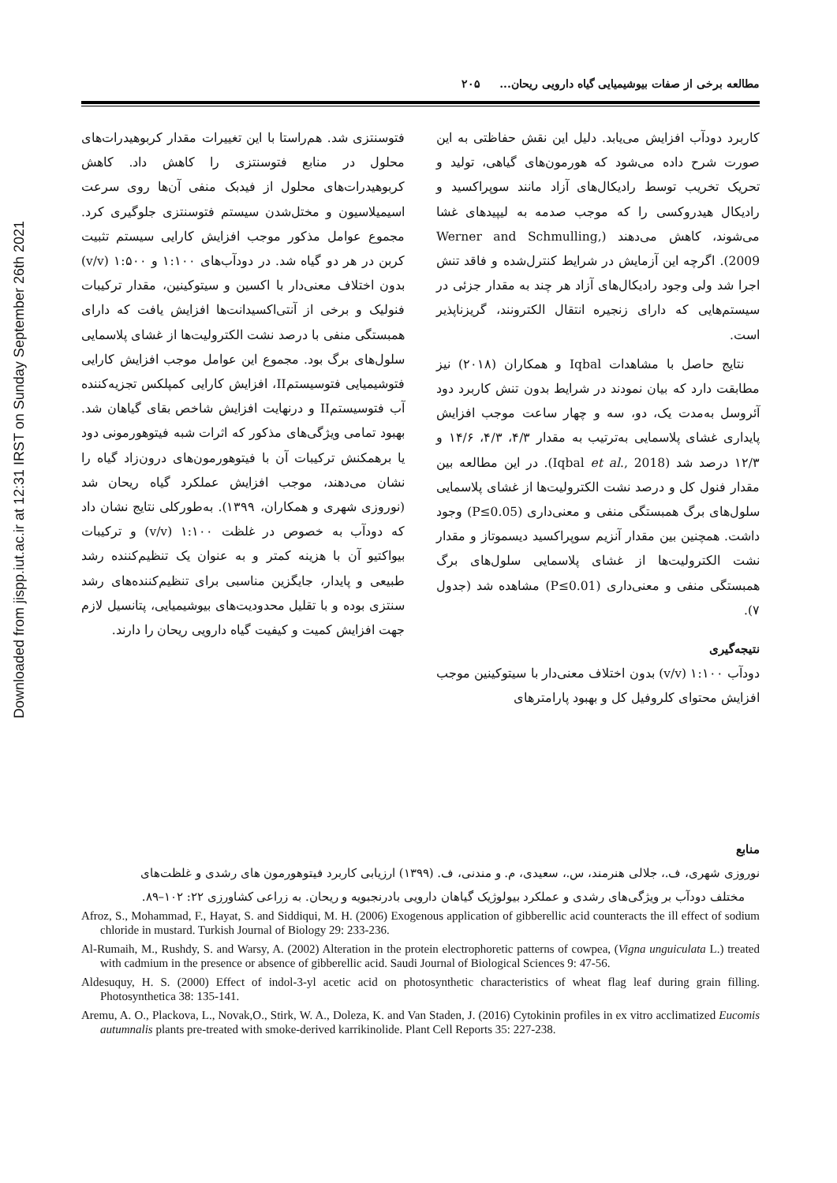Downloaded from jispp.iut.ac.ir at 12:31 IRST on Sunday September 26th 2021
مطالعه برخی از صفات بیوشیمیایی گیاه دارویی ریحان... ۲۰۵
کاربرد دودآب افزایش می‌یابد. دلیل این نقش حفاظتی به این صورت شرح داده می‌شود که هورمون‌های گیاهی، تولید و تحریک تخریب توسط رادیکال‌های آزاد مانند سوپراکسید و رادیکال هیدروکسی را که موجب صدمه به لیپیدهای غشا می‌شوند، کاهش می‌دهند (Werner and Schmulling, 2009). اگرچه این آزمایش در شرایط کنترل‌شده و فاقد تنش اجرا شد ولی وجود رادیکال‌های آزاد هر چند به مقدار جزئی در سیستم‌هایی که دارای زنجیره انتقال الکترونند، گریزناپذیر است.
نتایج حاصل با مشاهدات Iqbal و همکاران (۲۰۱۸) نیز مطابقت دارد که بیان نمودند در شرایط بدون تنش کاربرد دود آئروسل به‌مدت یک، دو، سه و چهار ساعت موجب افزایش پایداری غشای پلاسمایی به‌ترتیب به مقدار ۴/۳، ۴/۳، ۱۴/۶ و ۱۲/۳ درصد شد (Iqbal et al., 2018). در این مطالعه بین مقدار فنول کل و درصد نشت الکترولیت‌ها از غشای پلاسمایی سلول‌های برگ همبستگی منفی و معنی‌داری (P≤0.05) وجود داشت. همچنین بین مقدار آنزیم سوپراکسید دیسموتاز و مقدار نشت الکترولیت‌ها از غشای پلاسمایی سلول‌های برگ همبستگی منفی و معنی‌داری (P≤0.01) مشاهده شد (جدول ۷).
نتیجه‌گیری
دودآب ۱:۱۰۰ (v/v) بدون اختلاف معنی‌دار با سیتوکینین موجب افزایش محتوای کلروفیل کل و بهبود پارامترهای
فتوسنتزی شد. هم‌راستا با این تغییرات مقدار کربوهیدرات‌های محلول در منابع فتوسنتزی را کاهش داد. کاهش کربوهیدرات‌های محلول از فیدبک منفی آن‌ها روی سرعت اسیمیلاسیون و مختل‌شدن سیستم فتوسنتزی جلوگیری کرد. مجموع عوامل مذکور موجب افزایش کارایی سیستم تثبیت کربن در هر دو گیاه شد. در دودآب‌های ۱:۱۰۰ و ۱:۵۰۰ (v/v) بدون اختلاف معنی‌دار با اکسین و سیتوکینین، مقدار ترکیبات فنولیک و برخی از آنتی‌اکسیدانت‌ها افزایش یافت که دارای همبستگی منفی با درصد نشت الکترولیت‌ها از غشای پلاسمایی سلول‌های برگ بود. مجموع این عوامل موجب افزایش کارایی فتوشیمیایی فتوسیستمII، افزایش کارایی کمپلکس تجزیه‌کننده آب فتوسیستمII و درنهایت افزایش شاخص بقای گیاهان شد. بهبود تمامی ویژگی‌های مذکور که اثرات شبه فیتوهورمونی دود یا برهمکنش ترکیبات آن با فیتوهورمون‌های درون‌زاد گیاه را نشان می‌دهند، موجب افزایش عملکرد گیاه ریحان شد (نوروزی شهری و همکاران، ۱۳۹۹). به‌طورکلی نتایج نشان داد که دودآب به خصوص در غلظت ۱:۱۰۰ (v/v) و ترکیبات بیواکتیو آن با هزینه کمتر و به عنوان یک تنظیم‌کننده رشد طبیعی و پایدار، جایگزین مناسبی برای تنظیم‌کننده‌های رشد سنتزی بوده و با تقلیل محدودیت‌های بیوشیمیایی، پتانسیل لازم جهت افزایش کمیت و کیفیت گیاه دارویی ریحان را دارند.
منابع
نوروزی شهری، ف.، جلالی هنرمند، س.، سعیدی، م. و مندنی، ف. (۱۳۹۹) ارزیابی کاربرد فیتوهورمون های رشدی و غلظت‌های
مختلف دودآب بر ویژگی‌های رشدی و عملکرد بیولوژیک گیاهان دارویی بادرنجبویه و ریحان. به زراعی کشاورزی ۲۲: ۱۰۲–۸۹.
Afroz, S., Mohammad, F., Hayat, S. and Siddiqui, M. H. (2006) Exogenous application of gibberellic acid counteracts the ill effect of sodium chloride in mustard. Turkish Journal of Biology 29: 233-236.
Al-Rumaih, M., Rushdy, S. and Warsy, A. (2002) Alteration in the protein electrophoretic patterns of cowpea, (Vigna unguiculata L.) treated with cadmium in the presence or absence of gibberellic acid. Saudi Journal of Biological Sciences 9: 47-56.
Aldesuquy, H. S. (2000) Effect of indol-3-yl acetic acid on photosynthetic characteristics of wheat flag leaf during grain filling. Photosynthetica 38: 135-141.
Aremu, A. O., Plackova, L., Novak,O., Stirk, W. A., Doleza, K. and Van Staden, J. (2016) Cytokinin profiles in ex vitro acclimatized Eucomis autumnalis plants pre-treated with smoke-derived karrikinolide. Plant Cell Reports 35: 227-238.